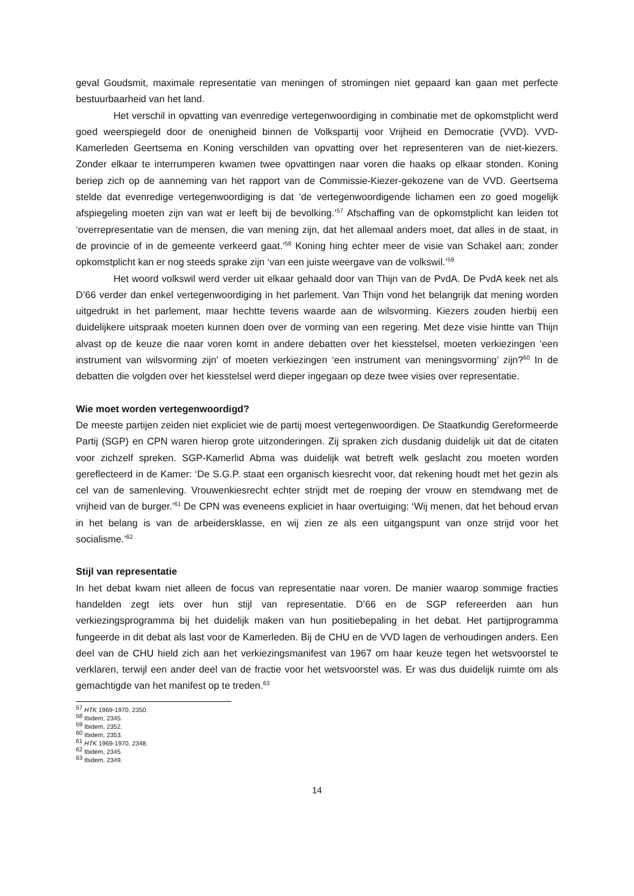geval Goudsmit, maximale representatie van meningen of stromingen niet gepaard kan gaan met perfecte bestuurbaarheid van het land.
Het verschil in opvatting van evenredige vertegenwoordiging in combinatie met de opkomstplicht werd goed weerspiegeld door de onenigheid binnen de Volkspartij voor Vrijheid en Democratie (VVD). VVD-Kamerleden Geertsema en Koning verschilden van opvatting over het representeren van de niet-kiezers. Zonder elkaar te interrumperen kwamen twee opvattingen naar voren die haaks op elkaar stonden. Koning beriep zich op de aanneming van het rapport van de Commissie-Kiezer-gekozene van de VVD. Geertsema stelde dat evenredige vertegenwoordiging is dat ‘de vertegenwoordigende lichamen een zo goed mogelijk afspiegeling moeten zijn van wat er leeft bij de bevolking.’<sup>57</sup> Afschaffing van de opkomstplicht kan leiden tot ‘overrepresentatie van de mensen, die van mening zijn, dat het allemaal anders moet, dat alles in de staat, in de provincie of in de gemeente verkeerd gaat.’<sup>58</sup> Koning hing echter meer de visie van Schakel aan; zonder opkomstplicht kan er nog steeds sprake zijn ‘van een juiste weergave van de volkswil.’<sup>59</sup>
Het woord volkswil werd verder uit elkaar gehaald door van Thijn van de PvdA. De PvdA keek net als D’66 verder dan enkel vertegenwoordiging in het parlement. Van Thijn vond het belangrijk dat mening worden uitgedrukt in het parlement, maar hechtte tevens waarde aan de wilsvorming. Kiezers zouden hierbij een duidelijkere uitspraak moeten kunnen doen over de vorming van een regering. Met deze visie hintte van Thijn alvast op de keuze die naar voren komt in andere debatten over het kiesstelsel, moeten verkiezingen ‘een instrument van wilsvorming zijn’ of moeten verkiezingen ‘een instrument van meningsvorming’ zijn?<sup>60</sup> In de debatten die volgden over het kiesstelsel werd dieper ingegaan op deze twee visies over representatie.
Wie moet worden vertegenwoordigd?
De meeste partijen zeiden niet expliciet wie de partij moest vertegenwoordigen. De Staatkundig Gereformeerde Partij (SGP) en CPN waren hierop grote uitzonderingen. Zij spraken zich dusdanig duidelijk uit dat de citaten voor zichzelf spreken. SGP-Kamerlid Abma was duidelijk wat betreft welk geslacht zou moeten worden gereflecteerd in de Kamer: ‘De S.G.P. staat een organisch kiesrecht voor, dat rekening houdt met het gezin als cel van de samenleving. Vrouwenkiesrecht echter strijdt met de roeping der vrouw en stemdwang met de vrijheid van de burger.’<sup>61</sup> De CPN was eveneens expliciet in haar overtuiging: ‘Wij menen, dat het behoud ervan in het belang is van de arbeidersklasse, en wij zien ze als een uitgangspunt van onze strijd voor het socialisme.’<sup>62</sup>
Stijl van representatie
In het debat kwam niet alleen de focus van representatie naar voren. De manier waarop sommige fracties handelden zegt iets over hun stijl van representatie. D’66 en de SGP refereerden aan hun verkiezingsprogramma bij het duidelijk maken van hun positiebepaling in het debat. Het partijprogramma fungeerde in dit debat als last voor de Kamerleden. Bij de CHU en de VVD lagen de verhoudingen anders. Een deel van de CHU hield zich aan het verkiezingsmanifest van 1967 om haar keuze tegen het wetsvoorstel te verklaren, terwijl een ander deel van de fractie voor het wetsvoorstel was. Er was dus duidelijk ruimte om als gemachtigde van het manifest op te treden.<sup>63</sup>
<sup>57</sup> HTK 1969-1970, 2350.
<sup>58</sup> Ibidem, 2345.
<sup>59</sup> Ibidem, 2352.
<sup>60</sup> Ibidem, 2353.
<sup>61</sup> HTK 1969-1970, 2348.
<sup>62</sup> Ibidem, 2345.
<sup>63</sup> Ibidem, 2349.
14